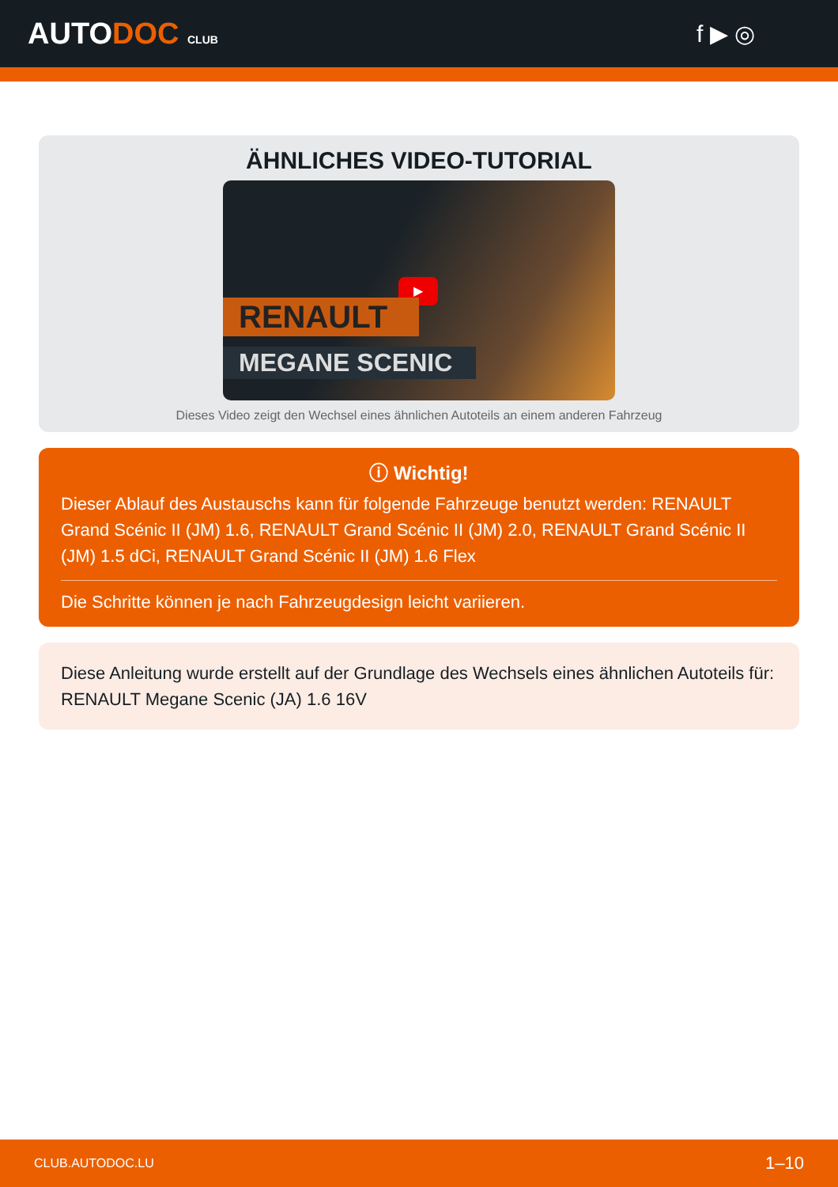AUTODOC CLUB
f ▶ ◎
ÄHNLICHES VIDEO-TUTORIAL
▶
RENAULT
MEGANE SCENIC
Dieses Video zeigt den Wechsel eines ähnlichen Autoteils an einem anderen Fahrzeug
ⓘ Wichtig!
Dieser Ablauf des Austauschs kann für folgende Fahrzeuge benutzt werden: RENAULT Grand Scénic II (JM) 1.6, RENAULT Grand Scénic II (JM) 2.0, RENAULT Grand Scénic II (JM) 1.5 dCi, RENAULT Grand Scénic II (JM) 1.6 Flex
Die Schritte können je nach Fahrzeugdesign leicht variieren.
Diese Anleitung wurde erstellt auf der Grundlage des Wechsels eines ähnlichen Autoteils für: RENAULT Megane Scenic (JA) 1.6 16V
CLUB.AUTODOC.LU 1–10